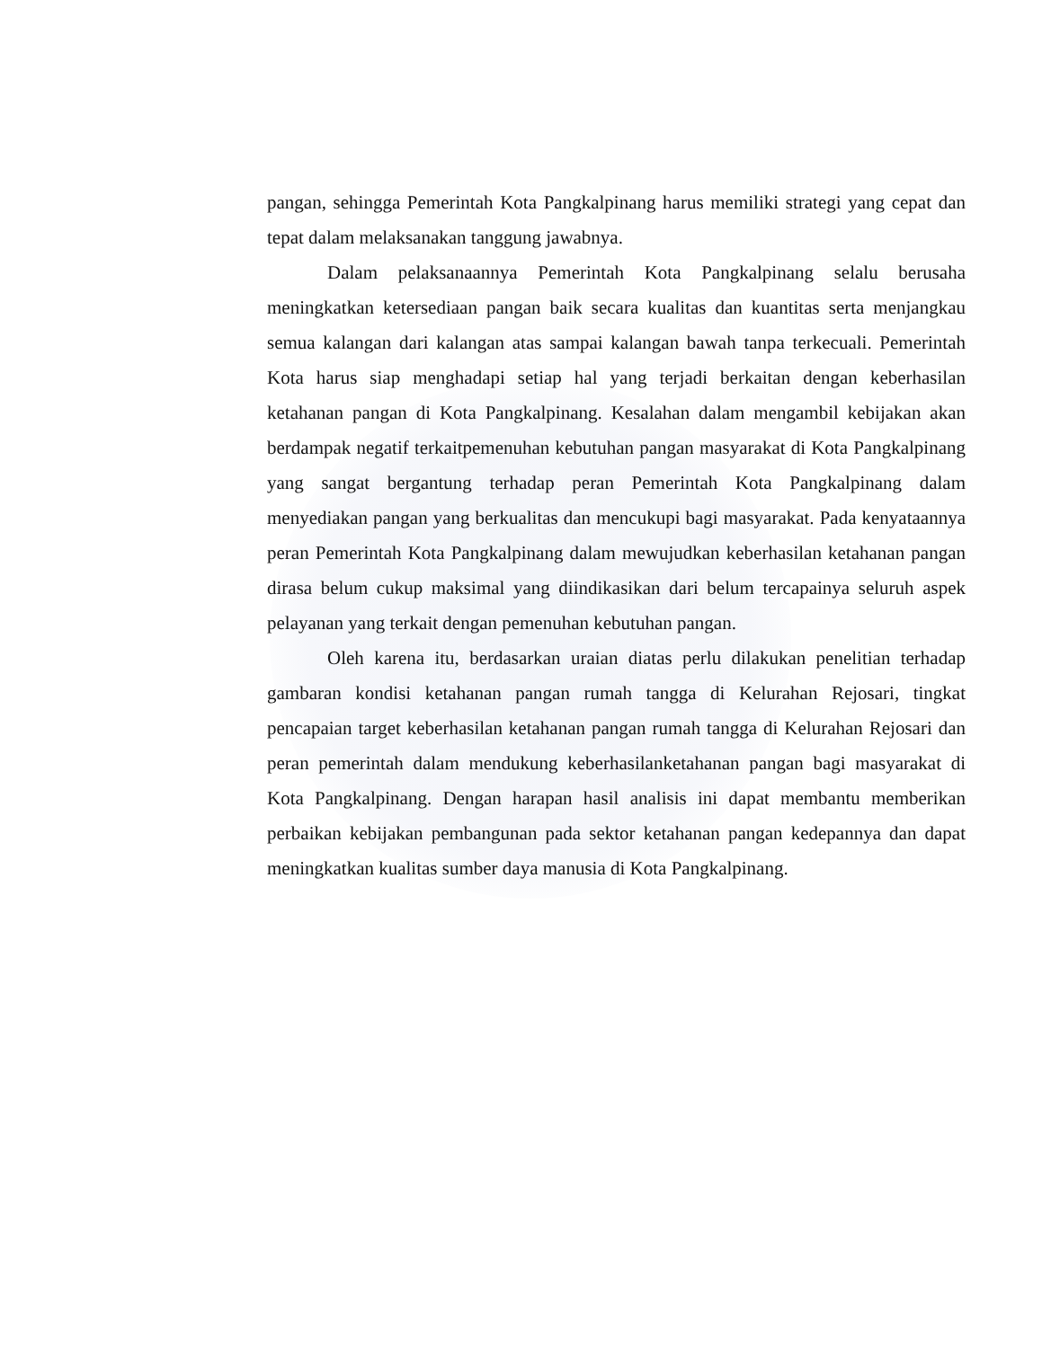pangan, sehingga Pemerintah Kota Pangkalpinang harus memiliki strategi yang cepat dan tepat dalam melaksanakan tanggung jawabnya.
Dalam pelaksanaannya Pemerintah Kota Pangkalpinang selalu berusaha meningkatkan ketersediaan pangan baik secara kualitas dan kuantitas serta menjangkau semua kalangan dari kalangan atas sampai kalangan bawah tanpa terkecuali. Pemerintah Kota harus siap menghadapi setiap hal yang terjadi berkaitan dengan keberhasilan ketahanan pangan di Kota Pangkalpinang. Kesalahan dalam mengambil kebijakan akan berdampak negatif terkaitpemenuhan kebutuhan pangan masyarakat di Kota Pangkalpinang yang sangat bergantung terhadap peran Pemerintah Kota Pangkalpinang dalam menyediakan pangan yang berkualitas dan mencukupi bagi masyarakat. Pada kenyataannya peran Pemerintah Kota Pangkalpinang dalam mewujudkan keberhasilan ketahanan pangan dirasa belum cukup maksimal yang diindikasikan dari belum tercapainya seluruh aspek pelayanan yang terkait dengan pemenuhan kebutuhan pangan.
Oleh karena itu, berdasarkan uraian diatas perlu dilakukan penelitian terhadap gambaran kondisi ketahanan pangan rumah tangga di Kelurahan Rejosari, tingkat pencapaian target keberhasilan ketahanan pangan rumah tangga di Kelurahan Rejosari dan peran pemerintah dalam mendukung keberhasilanketahanan pangan bagi masyarakat di Kota Pangkalpinang. Dengan harapan hasil analisis ini dapat membantu memberikan perbaikan kebijakan pembangunan pada sektor ketahanan pangan kedepannya dan dapat meningkatkan kualitas sumber daya manusia di Kota Pangkalpinang.